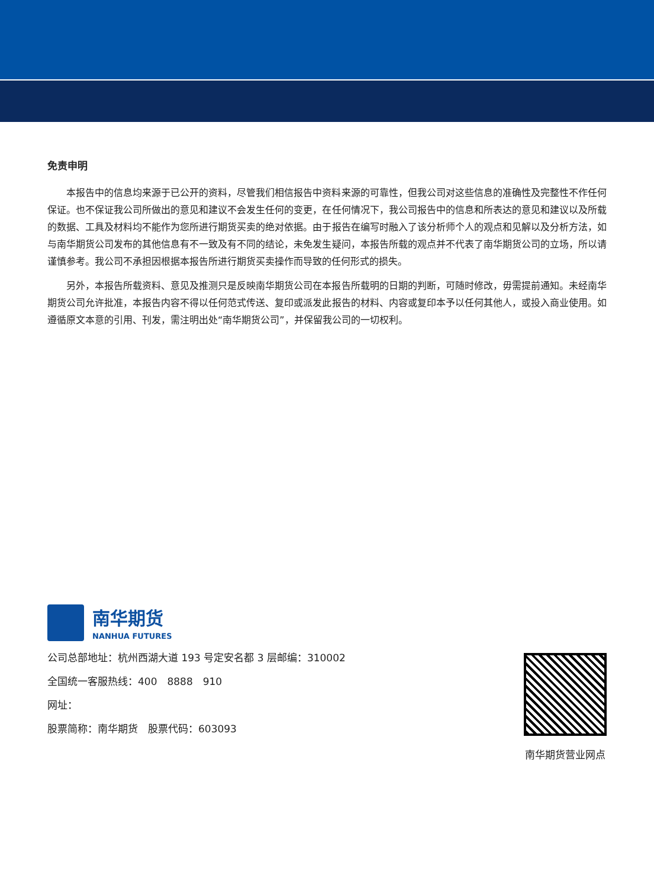免责申明
本报告中的信息均来源于已公开的资料，尽管我们相信报告中资料来源的可靠性，但我公司对这些信息的准确性及完整性不作任何保证。也不保证我公司所做出的意见和建议不会发生任何的变更，在任何情况下，我公司报告中的信息和所表达的意见和建议以及所载的数据、工具及材料均不能作为您所进行期货买卖的绝对依据。由于报告在编写时融入了该分析师个人的观点和见解以及分析方法，如与南华期货公司发布的其他信息有不一致及有不同的结论，未免发生疑问，本报告所载的观点并不代表了南华期货公司的立场，所以请谨慎参考。我公司不承担因根据本报告所进行期货买卖操作而导致的任何形式的损失。
另外，本报告所载资料、意见及推测只是反映南华期货公司在本报告所载明的日期的判断，可随时修改，毋需提前通知。未经南华期货公司允许批准，本报告内容不得以任何范式传送、复印或派发此报告的材料、内容或复印本予以任何其他人，或投入商业使用。如遵循原文本意的引用、刊发，需注明出处“南华期货公司”，并保留我公司的一切权利。
南华期货
NANHUA FUTURES
公司总部地址：杭州西湖大道 193 号定安名都 3 层邮编：310002
全国统一客服热线：400　8888　910
网址：
股票简称：南华期货　股票代码：603093
南华期货营业网点